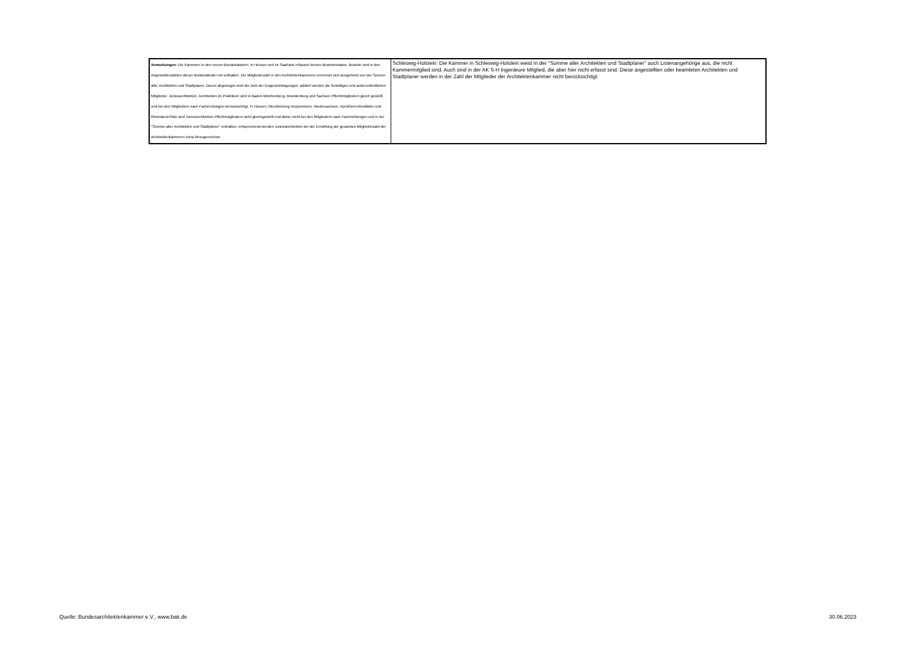| Anmerkungen: Die Kammern in den neuen Bundesländern, in Hessen und im Saarland erfassen keinen Beamtenstatus. Beamte sind in den Angestelltenzahlen dieser Bundesländer mit enthalten. Die Mitgliederzahl in den Architektenkammern errechnet sich ausgehend von der Summe aller Architekten und Stadtplaner. Davon abgezogen wird die Zahl der Doppeleintragungen; addiert werden die freiwilligen und außerordentlichen Mitglieder. Juniorarchitekten, Architekten im Praktikum sind in Baden-Württemberg, Brandenburg und Sachsen Pflichtmitgliedern gleich gestellt und bei den Mitgliedern nach Fachrichtungen berücksichtigt. In Hessen, Mecklenburg-Vorpommern, Niedersachsen, Nordrhein-Westfalen und Rheinland-Pfalz sind Juniorarchitekten Pflichtmitgliedern nicht gleichgestellt und daher nicht bei den Mitgliedern nach Fachrichtungen und in der "Summe aller Architekten und Stadtplaner" enthalten; entsprechend werden Juniorarchitekten bei der Ermittlung der gesamten Mitgliederzahl der Architektenkammern extra hinzugerechnet. | Schleswig-Holstein: Die Kammer in Schleswig-Holstein weist in der "Summe aller Architekten und Stadtplaner" auch Listenangehörige aus, die nicht Kammermitglied sind. Auch sind in der AK S-H Ingenieure Mitglied, die aber hier nicht erfasst sind. Diese angestellten oder beamteten Architekten und Stadtplaner werden in der Zahl der Mitglieder der Architektenkammer nicht berücksichtigt. |
Quelle: Bundesarchitektenkammer e.V., www.bak.de 30.06.2023